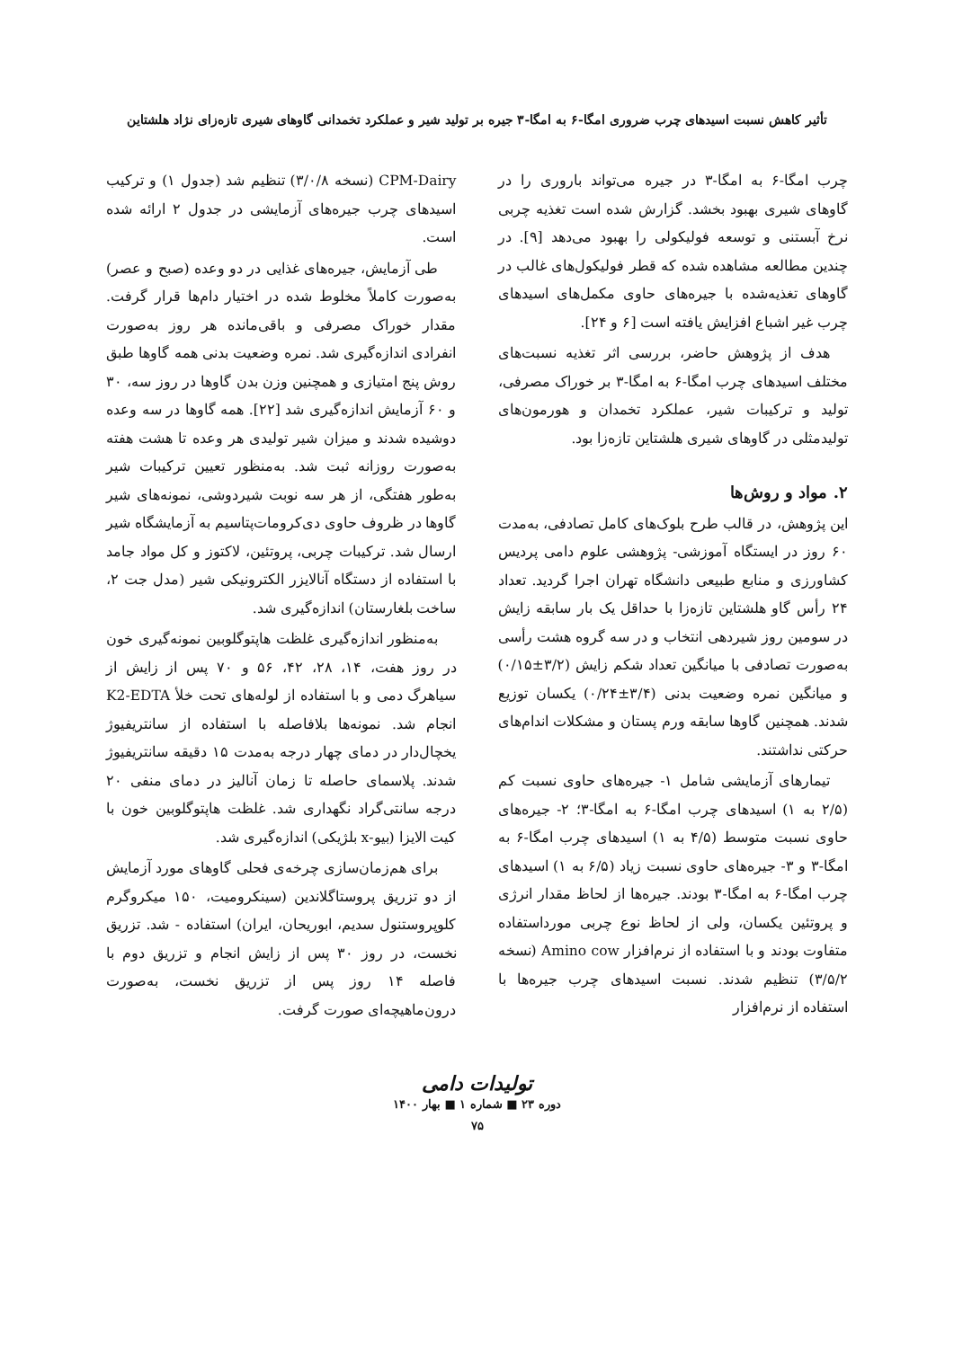تأثیر کاهش نسبت اسیدهای چرب ضروری امگا-۶ به امگا-۳ جیره بر تولید شیر و عملکرد تخمدانی گاوهای شیری تازه‌زای نژاد هلشتاین
چرب امگا-۶ به امگا-۳ در جیره می‌تواند باروری را در گاوهای شیری بهبود بخشد. گزارش شده است تغذیه چربی نرخ آبستنی و توسعه فولیکولی را بهبود می‌دهد [۹]. در چندین مطالعه مشاهده شده که قطر فولیکول‌های غالب در گاوهای تغذیه‌شده با جیره‌های حاوی مکمل‌های اسیدهای چرب غیر اشباع افزایش یافته است [۶ و ۲۴].
هدف از پژوهش حاضر، بررسی اثر تغذیه نسبت‌های مختلف اسیدهای چرب امگا-۶ به امگا-۳ بر خوراک مصرفی، تولید و ترکیبات شیر، عملکرد تخمدان و هورمون‌های تولیدمثلی در گاوهای شیری هلشتاین تازه‌زا بود.
۲. مواد و روش‌ها
این پژوهش، در قالب طرح بلوک‌های کامل تصادفی، به‌مدت ۶۰ روز در ایستگاه آموزشی- پژوهشی علوم دامی پردیس کشاورزی و منابع طبیعی دانشگاه تهران اجرا گردید. تعداد ۲۴ رأس گاو هلشتاین تازه‌زا با حداقل یک بار سابقه زایش در سومین روز شیردهی انتخاب و در سه گروه هشت رأسی به‌صورت تصادفی با میانگین تعداد شکم زایش (۳/۲±۰/۱۵) و میانگین نمره وضعیت بدنی (۳/۴±۰/۲۴) یکسان توزیع شدند. همچنین گاوها سابقه ورم پستان و مشکلات اندام‌های حرکتی نداشتند.
تیمارهای آزمایشی شامل ۱- جیره‌های حاوی نسبت کم (۲/۵ به ۱) اسیدهای چرب امگا-۶ به امگا-۳؛ ۲- جیره‌های حاوی نسبت متوسط (۴/۵ به ۱) اسیدهای چرب امگا-۶ به امگا-۳ و ۳- جیره‌های حاوی نسبت زیاد (۶/۵ به ۱) اسیدهای چرب امگا-۶ به امگا-۳ بودند. جیره‌ها از لحاظ مقدار انرژی و پروتئین یکسان، ولی از لحاظ نوع چربی مورداستفاده متفاوت بودند و با استفاده از نرم‌افزار Amino cow (نسخه ۳/۵/۲) تنظیم شدند. نسبت اسیدهای چرب جیره‌ها با استفاده از نرم‌افزار
CPM-Dairy (نسخه ۳/۰/۸) تنظیم شد (جدول ۱) و ترکیب اسیدهای چرب جیره‌های آزمایشی در جدول ۲ ارائه شده است.
طی آزمایش، جیره‌های غذایی در دو وعده (صبح و عصر) به‌صورت کاملاً مخلوط شده در اختیار دام‌ها قرار گرفت. مقدار خوراک مصرفی و باقی‌مانده هر روز به‌صورت انفرادی اندازه‌گیری شد. نمره وضعیت بدنی همه گاوها طبق روش پنج امتیازی و همچنین وزن بدن گاوها در روز سه، ۳۰ و ۶۰ آزمایش اندازه‌گیری شد [۲۲]. همه گاوها در سه وعده دوشیده شدند و میزان شیر تولیدی هر وعده تا هشت هفته به‌صورت روزانه ثبت شد. به‌منظور تعیین ترکیبات شیر به‌طور هفتگی، از هر سه نوبت شیردوشی، نمونه‌های شیر گاوها در ظروف حاوی دی‌کرومات‌پتاسیم به آزمایشگاه شیر ارسال شد. ترکیبات چربی، پروتئین، لاکتوز و کل مواد جامد با استفاده از دستگاه آنالایزر الکترونیکی شیر (مدل جت ۲، ساخت بلغارستان) اندازه‌گیری شد.
به‌منظور اندازه‌گیری غلظت هاپتوگلوبین نمونه‌گیری خون در روز هفت، ۱۴، ۲۸، ۴۲، ۵۶ و ۷۰ پس از زایش از سیاهرگ دمی و با استفاده از لوله‌های تحت خلأ K2-EDTA انجام شد. نمونه‌ها بلافاصله با استفاده از سانتریفیوژ یخچال‌دار در دمای چهار درجه به‌مدت ۱۵ دقیقه سانتریفیوژ شدند. پلاسمای حاصله تا زمان آنالیز در دمای منفی ۲۰ درجه سانتی‌گراد نگهداری شد. غلظت هاپتوگلوبین خون با کیت الایزا (بیو-x بلژیکی) اندازه‌گیری شد.
برای هم‌زمان‌سازی چرخه‌ی فحلی گاوهای مورد آزمایش از دو تزریق پروستاگلاندین (سینکرومیت، ۱۵۰ میکروگرم کلوپروستنول سدیم، ابوریحان، ایران) استفاده - شد. تزریق نخست، در روز ۳۰ پس از زایش انجام و تزریق دوم با فاصله ۱۴ روز پس از تزریق نخست، به‌صورت درون‌ماهیچه‌ای صورت گرفت.
تولیدات دامی
دوره ۲۳ ■ شماره ۱ ■ بهار ۱۴۰۰
۷۵